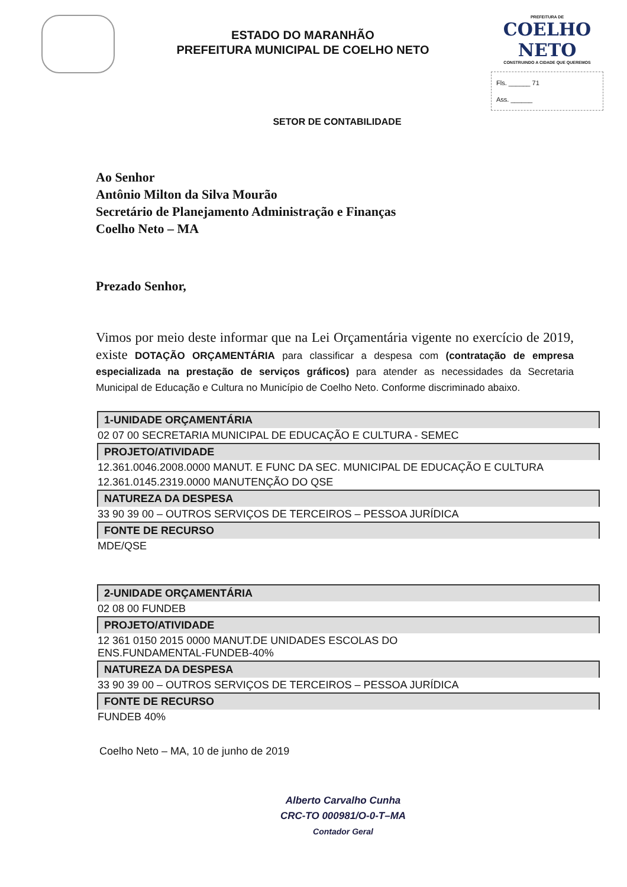ESTADO DO MARANHÃO
PREFEITURA MUNICIPAL DE COELHO NETO
PREFEITURA DE
COELHO NETO
CONSTRUINDO A CIDADE QUE QUEREMOS
Fls. ______ 71
Ass. ______
SETOR DE CONTABILIDADE
Ao Senhor
Antônio Milton da Silva Mourão
Secretário de Planejamento Administração e Finanças
Coelho Neto – MA
Prezado Senhor,
Vimos por meio deste informar que na Lei Orçamentária vigente no exercício de 2019, existe DOTAÇÃO ORÇAMENTÁRIA para classificar a despesa com (contratação de empresa especializada na prestação de serviços gráficos) para atender as necessidades da Secretaria Municipal de Educação e Cultura no Município de Coelho Neto. Conforme discriminado abaixo.
| 1-UNIDADE ORÇAMENTÁRIA |
| --- |
| 02 07 00 SECRETARIA MUNICIPAL DE EDUCAÇÃO E CULTURA - SEMEC |
| PROJETO/ATIVIDADE |
| 12.361.0046.2008.0000 MANUT. E FUNC DA SEC. MUNICIPAL DE EDUCAÇÃO E CULTURA |
| 12.361.0145.2319.0000 MANUTENÇÃO DO QSE |
| NATUREZA DA DESPESA |
| 33 90 39 00 – OUTROS SERVIÇOS DE TERCEIROS – PESSOA JURÍDICA |
| FONTE DE RECURSO |
| MDE/QSE |
| 2-UNIDADE ORÇAMENTÁRIA |
| 02 08 00 FUNDEB |
| PROJETO/ATIVIDADE |
| 12 361 0150 2015 0000 MANUT.DE UNIDADES ESCOLAS DO ENS.FUNDAMENTAL-FUNDEB-40% |
| NATUREZA DA DESPESA |
| 33 90 39 00 – OUTROS SERVIÇOS DE TERCEIROS – PESSOA JURÍDICA |
| FONTE DE RECURSO |
| FUNDEB 40% |
Coelho Neto – MA, 10 de junho de 2019
Alberto Carvalho Cunha
CRC-TO 000981/O-0-T–MA
Contador Geral